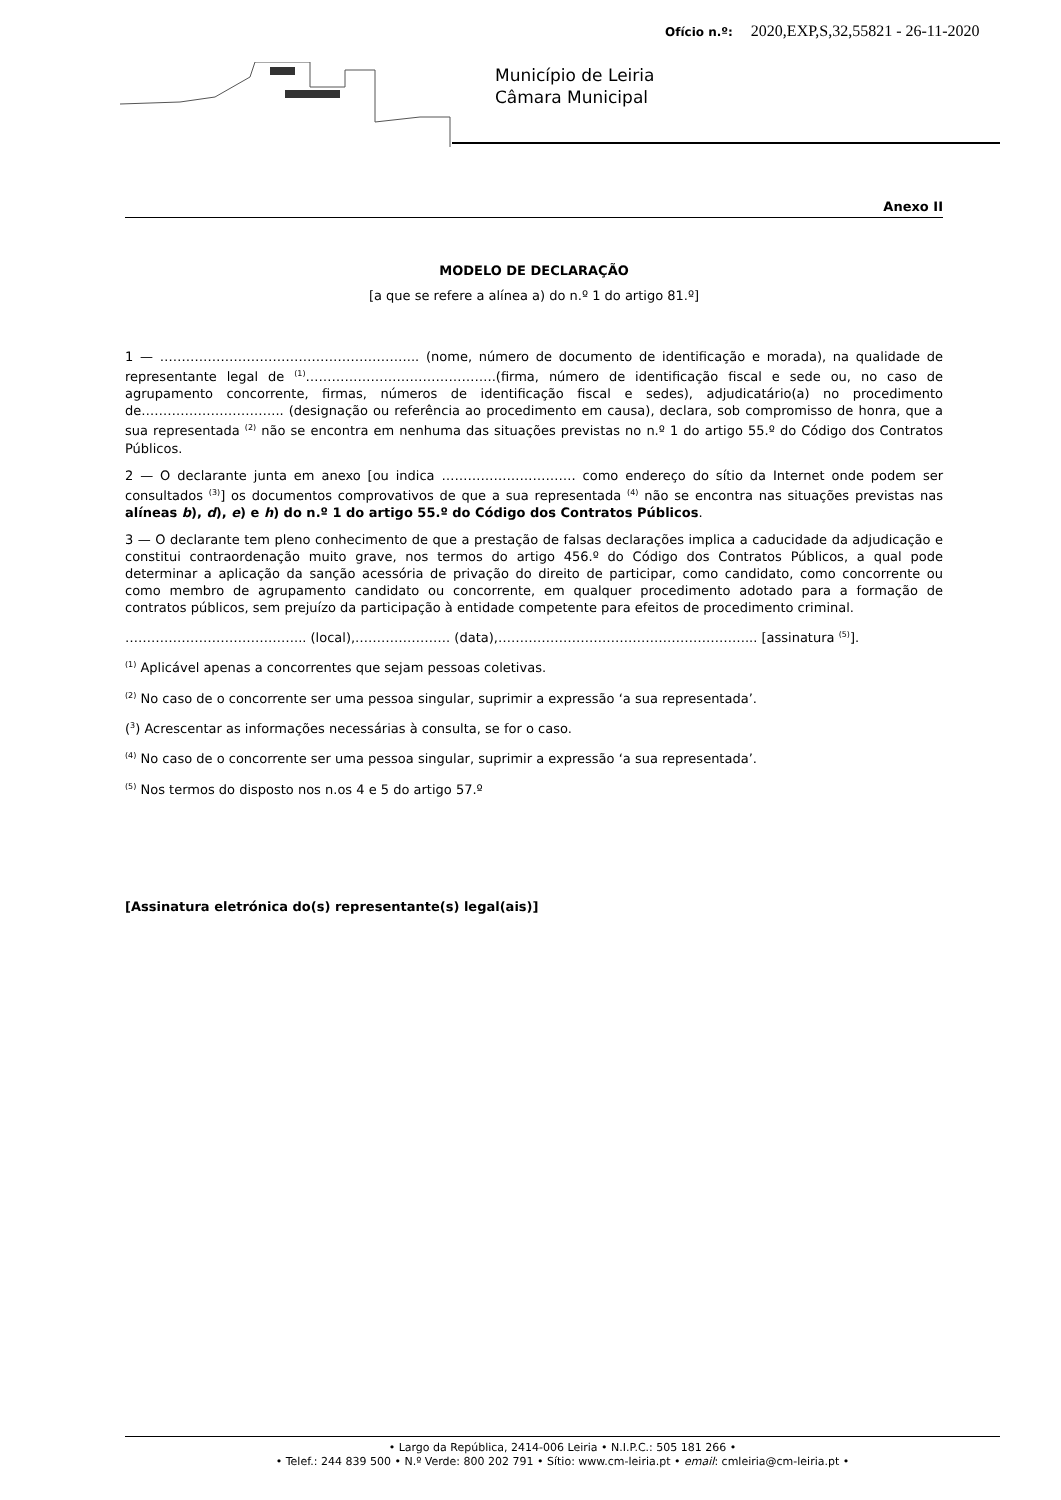Ofício n.º: 2020,EXP,S,32,55821 - 26-11-2020
Município de Leiria
Câmara Municipal
Anexo II
MODELO DE DECLARAÇÃO
[a que se refere a alínea a) do n.º 1 do artigo 81.º]
1 — …………………………………………………... (nome, número de documento de identificação e morada), na qualidade de representante legal de <sup>(1)</sup>……………………………………..(firma, número de identificação fiscal e sede ou, no caso de agrupamento concorrente, firmas, números de identificação fiscal e sedes), adjudicatário(a) no procedimento de…………………………... (designação ou referência ao procedimento em causa), declara, sob compromisso de honra, que a sua representada <sup>(2)</sup> não se encontra em nenhuma das situações previstas no n.º 1 do artigo 55.º do Código dos Contratos Públicos.
2 — O declarante junta em anexo [ou indica …………………………. como endereço do sítio da Internet onde podem ser consultados <sup>(3)</sup>] os documentos comprovativos de que a sua representada <sup>(4)</sup> não se encontra nas situações previstas nas alíneas b), d), e) e h) do n.º 1 do artigo 55.º do Código dos Contratos Públicos.
3 — O declarante tem pleno conhecimento de que a prestação de falsas declarações implica a caducidade da adjudicação e constitui contraordenação muito grave, nos termos do artigo 456.º do Código dos Contratos Públicos, a qual pode determinar a aplicação da sanção acessória de privação do direito de participar, como candidato, como concorrente ou como membro de agrupamento candidato ou concorrente, em qualquer procedimento adotado para a formação de contratos públicos, sem prejuízo da participação à entidade competente para efeitos de procedimento criminal.
…………………………………... (local),…………………. (data),…………………………………………………... [assinatura <sup>(5)</sup>].
<sup>(1)</sup> Aplicável apenas a concorrentes que sejam pessoas coletivas.
<sup>(2)</sup> No caso de o concorrente ser uma pessoa singular, suprimir a expressão ‘a sua representada’.
(<sup>3</sup>) Acrescentar as informações necessárias à consulta, se for o caso.
<sup>(4)</sup> No caso de o concorrente ser uma pessoa singular, suprimir a expressão ‘a sua representada’.
<sup>(5)</sup> Nos termos do disposto nos n.os 4 e 5 do artigo 57.º
[Assinatura eletrónica do(s) representante(s) legal(ais)]
• Largo da República, 2414-006 Leiria • N.I.P.C.: 505 181 266 •
• Telef.: 244 839 500 • N.º Verde: 800 202 791 • Sítio: www.cm-leiria.pt • email: cmleiria@cm-leiria.pt •